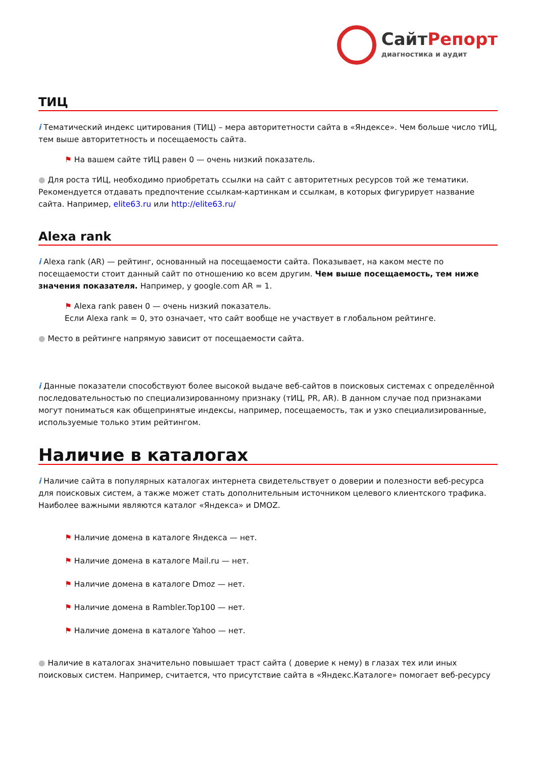СайтРепорт
диагностика и аудит
ТИЦ
i Тематический индекс цитирования (ТИЦ) – мера авторитетности сайта в «Яндексе». Чем больше число тИЦ, тем выше авторитетность и посещаемость сайта.
⚑ На вашем сайте тИЦ равен 0 — очень низкий показатель.
● Для роста тИЦ, необходимо приобретать ссылки на сайт с авторитетных ресурсов той же тематики. Рекомендуется отдавать предпочтение ссылкам-картинкам и ссылкам, в которых фигурирует название сайта. Например, elite63.ru или http://elite63.ru/
Alexa rank
i Alexa rank (AR) — рейтинг, основанный на посещаемости сайта. Показывает, на каком месте по посещаемости стоит данный сайт по отношению ко всем другим. Чем выше посещаемость, тем ниже значения показателя. Например, у google.com AR = 1.
⚑ Alexa rank равен 0 — очень низкий показатель.
Если Alexa rank = 0, это означает, что сайт вообще не участвует в глобальном рейтинге.
● Место в рейтинге напрямую зависит от посещаемости сайта.
i Данные показатели способствуют более высокой выдаче веб-сайтов в поисковых системах с определённой последовательностью по специализированному признаку (тИЦ, PR, AR). В данном случае под признаками могут пониматься как общепринятые индексы, например, посещаемость, так и узко специализированные, используемые только этим рейтингом.
Наличие в каталогах
i Наличие сайта в популярных каталогах интернета свидетельствует о доверии и полезности веб-ресурса для поисковых систем, а также может стать дополнительным источником целевого клиентского трафика. Наиболее важными являются каталог «Яндекса» и DMOZ.
⚑ Наличие домена в каталоге Яндекса — нет.
⚑ Наличие домена в каталоге Mail.ru — нет.
⚑ Наличие домена в каталоге Dmoz — нет.
⚑ Наличие домена в Rambler.Top100 — нет.
⚑ Наличие домена в каталоге Yahoo — нет.
● Наличие в каталогах значительно повышает траст сайта ( доверие к нему) в глазах тех или иных поисковых систем. Например, считается, что присутствие сайта в «Яндекс.Каталоге» помогает веб-ресурсу